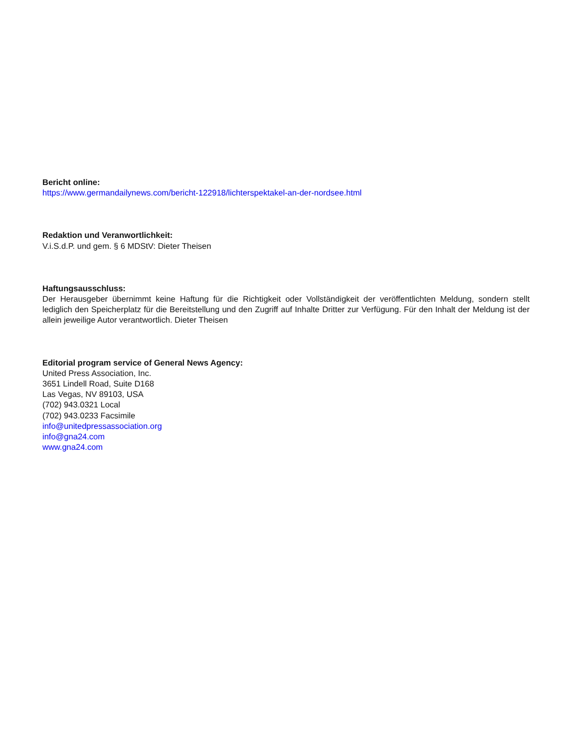Bericht online:
https://www.germandailynews.com/bericht-122918/lichterspektakel-an-der-nordsee.html
Redaktion und Veranwortlichkeit:
V.i.S.d.P. und gem. § 6 MDStV: Dieter Theisen
Haftungsausschluss:
Der Herausgeber übernimmt keine Haftung für die Richtigkeit oder Vollständigkeit der veröffentlichten Meldung, sondern stellt lediglich den Speicherplatz für die Bereitstellung und den Zugriff auf Inhalte Dritter zur Verfügung. Für den Inhalt der Meldung ist der allein jeweilige Autor verantwortlich. Dieter Theisen
Editorial program service of General News Agency:
United Press Association, Inc.
3651 Lindell Road, Suite D168
Las Vegas, NV 89103, USA
(702) 943.0321 Local
(702) 943.0233 Facsimile
info@unitedpressassociation.org
info@gna24.com
www.gna24.com